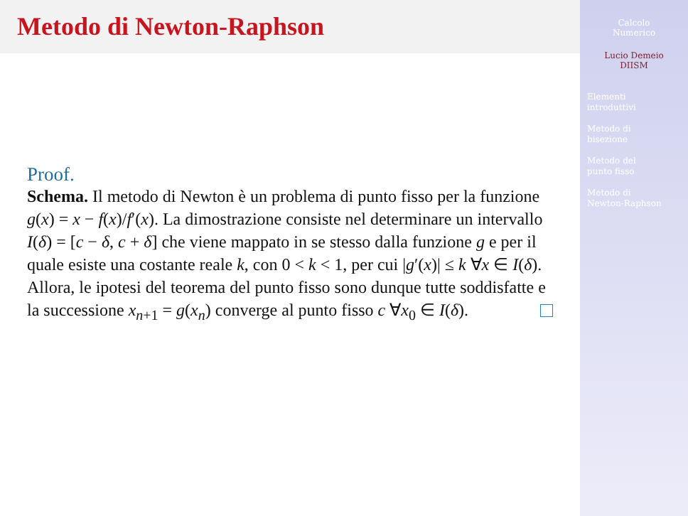Metodo di Newton-Raphson
Proof.
Schema. Il metodo di Newton è un problema di punto fisso per la funzione g(x) = x − f(x)/f′(x). La dimostrazione consiste nel determinare un intervallo I(δ) = [c − δ, c + δ] che viene mappato in se stesso dalla funzione g e per il quale esiste una costante reale k, con 0 < k < 1, per cui |g′(x)| ≤ k ∀x ∈ I(δ). Allora, le ipotesi del teorema del punto fisso sono dunque tutte soddisfatte e la successione x<sub>n+1</sub> = g(x<sub>n</sub>) converge al punto fisso c ∀x<sub>0</sub> ∈ I(δ).
Calcolo
Numerico
Lucio Demeio
DIISM
Elementi
introduttivi
Metodo di
bisezione
Metodo del
punto fisso
Metodo di
Newton-Raphson